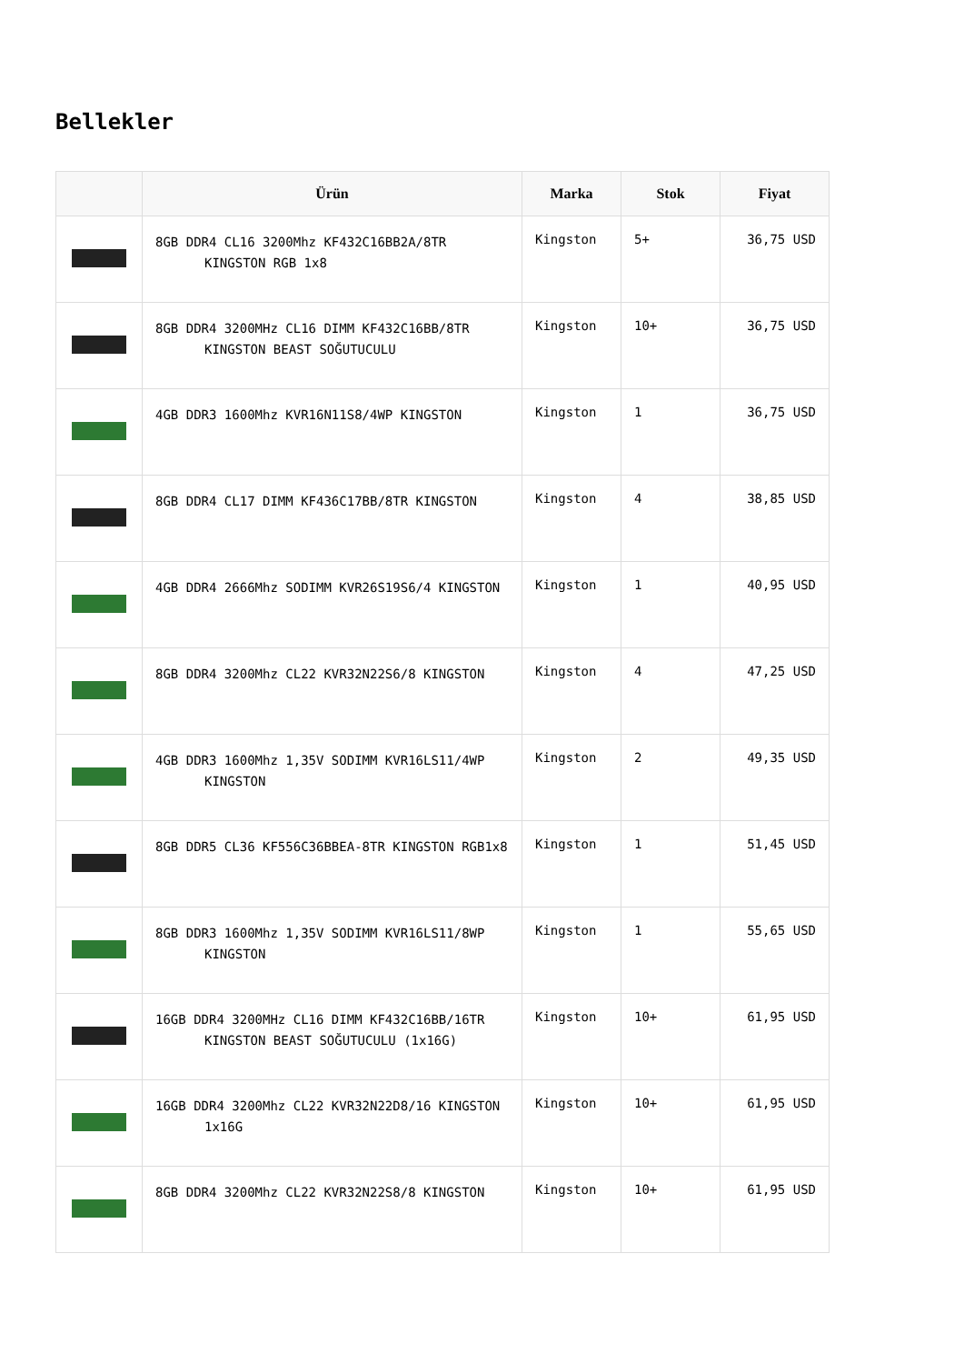Bellekler
| | Ürün | Marka | Stok | Fiyat |
| --- | --- | --- | --- | --- |
| | 8GB DDR4 CL16 3200Mhz KF432C16BB2A/8TR KINGSTON RGB 1x8 | Kingston | 5+ | 36,75 USD |
| | 8GB DDR4 3200MHz CL16 DIMM KF432C16BB/8TR KINGSTON BEAST SOĞUTUCULU | Kingston | 10+ | 36,75 USD |
| | 4GB DDR3 1600Mhz KVR16N11S8/4WP KINGSTON | Kingston | 1 | 36,75 USD |
| | 8GB DDR4 CL17 DIMM KF436C17BB/8TR KINGSTON | Kingston | 4 | 38,85 USD |
| | 4GB DDR4 2666Mhz SODIMM KVR26S19S6/4 KINGSTON | Kingston | 1 | 40,95 USD |
| | 8GB DDR4 3200Mhz CL22 KVR32N22S6/8 KINGSTON | Kingston | 4 | 47,25 USD |
| | 4GB DDR3 1600Mhz 1,35V SODIMM KVR16LS11/4WP KINGSTON | Kingston | 2 | 49,35 USD |
| | 8GB DDR5 CL36 KF556C36BBEA-8TR KINGSTON RGB1x8 | Kingston | 1 | 51,45 USD |
| | 8GB DDR3 1600Mhz 1,35V SODIMM KVR16LS11/8WP KINGSTON | Kingston | 1 | 55,65 USD |
| | 16GB DDR4 3200MHz CL16 DIMM KF432C16BB/16TR KINGSTON BEAST SOĞUTUCULU (1x16G) | Kingston | 10+ | 61,95 USD |
| | 16GB DDR4 3200Mhz CL22 KVR32N22D8/16 KINGSTON 1x16G | Kingston | 10+ | 61,95 USD |
| | 8GB DDR4 3200Mhz CL22 KVR32N22S8/8 KINGSTON | Kingston | 10+ | 61,95 USD |